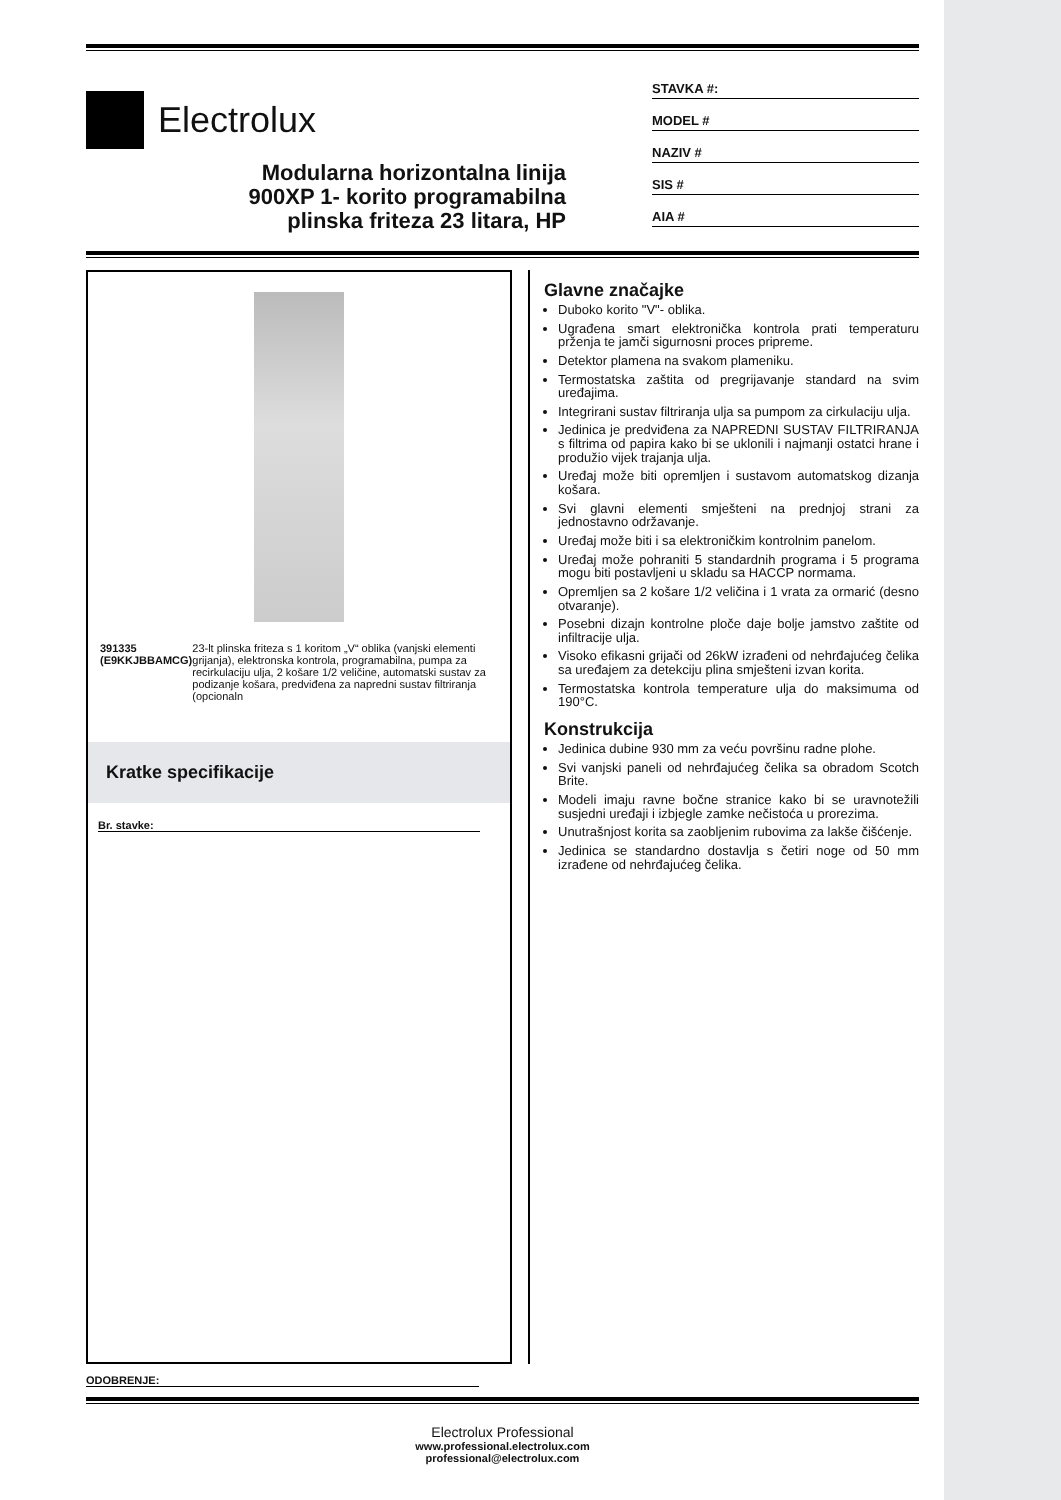Electrolux
Modularna horizontalna linija
900XP 1- korito programabilna
plinska friteza 23 litara, HP
STAVKA #:
MODEL #
NAZIV #
SIS #
AIA #
391335 (E9KKJBBAMCG) 23-lt plinska friteza s 1 koritom „V“ oblika (vanjski elementi grijanja), elektronska kontrola, programabilna, pumpa za recirkulaciju ulja, 2 košare 1/2 veličine, automatski sustav za podizanje košara, predviđena za napredni sustav filtriranja (opcionaln
Kratke specifikacije
Br. stavke:
Glavne značajke
Duboko korito "V"- oblika.
Ugrađena smart elektronička kontrola prati temperaturu prženja te jamči sigurnosni proces pripreme.
Detektor plamena na svakom plameniku.
Termostatska zaštita od pregrijavanje standard na svim uređajima.
Integrirani sustav filtriranja ulja sa pumpom za cirkulaciju ulja.
Jedinica je predviđena za NAPREDNI SUSTAV FILTRIRANJA s filtrima od papira kako bi se uklonili i najmanji ostatci hrane i produžio vijek trajanja ulja.
Uređaj može biti opremljen i sustavom automatskog dizanja košara.
Svi glavni elementi smješteni na prednjoj strani za jednostavno održavanje.
Uređaj može biti i sa elektroničkim kontrolnim panelom.
Uređaj može pohraniti 5 standardnih programa i 5 programa mogu biti postavljeni u skladu sa HACCP normama.
Opremljen sa 2 košare 1/2 veličina i 1 vrata za ormarić (desno otvaranje).
Posebni dizajn kontrolne ploče daje bolje jamstvo zaštite od infiltracije ulja.
Visoko efikasni grijači od 26kW izrađeni od nehrđajućeg čelika sa uređajem za detekciju plina smješteni izvan korita.
Termostatska kontrola temperature ulja do maksimuma od 190°C.
Konstrukcija
Jedinica dubine 930 mm za veću površinu radne plohe.
Svi vanjski paneli od nehrđajućeg čelika sa obradom Scotch Brite.
Modeli imaju ravne bočne stranice kako bi se uravnotežili susjedni uređaji i izbjegle zamke nečistoća u prorezima.
Unutrašnjost korita sa zaobljenim rubovima za lakše čišćenje.
Jedinica se standardno dostavlja s četiri noge od 50 mm izrađene od nehrđajućeg čelika.
ODOBRENJE:
Electrolux Professional
www.professional.electrolux.com
professional@electrolux.com